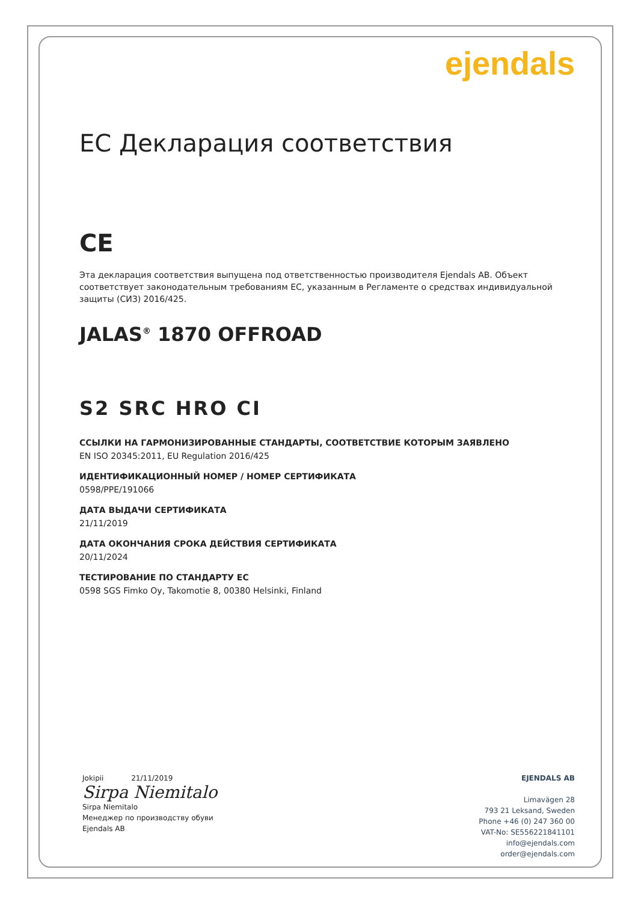ejendals
EC Декларация соответствия
CE
Эта декларация соответствия выпущена под ответственностью производителя Ejendals AB. Объект соответствует законодательным требованиям ЕС, указанным в Регламенте о средствах индивидуальной защиты (СИЗ) 2016/425.
JALAS<sup>®</sup> 1870 OFFROAD
S2 SRC HRO CI
ССЫЛКИ НА ГАРМОНИЗИРОВАННЫЕ СТАНДАРТЫ, СООТВЕТСТВИЕ КОТОРЫМ ЗАЯВЛЕНО
EN ISO 20345:2011, EU Regulation 2016/425
ИДЕНТИФИКАЦИОННЫЙ НОМЕР / НОМЕР СЕРТИФИКАТА
0598/PPE/191066
ДАТА ВЫДАЧИ СЕРТИФИКАТА
21/11/2019
ДАТА ОКОНЧАНИЯ СРОКА ДЕЙСТВИЯ СЕРТИФИКАТА
20/11/2024
ТЕСТИРОВАНИЕ ПО СТАНДАРТУ ЕС
0598 SGS Fimko Oy, Takomotie 8, 00380 Helsinki, Finland
Jokipii 21/11/2019
Sirpa Niemitalo
Sirpa Niemitalo
Менеджер по производству обуви
Ejendals AB
EJENDALS AB
Limavägen 28
793 21 Leksand, Sweden
Phone +46 (0) 247 360 00
VAT-No: SE556221841101
info@ejendals.com
order@ejendals.com